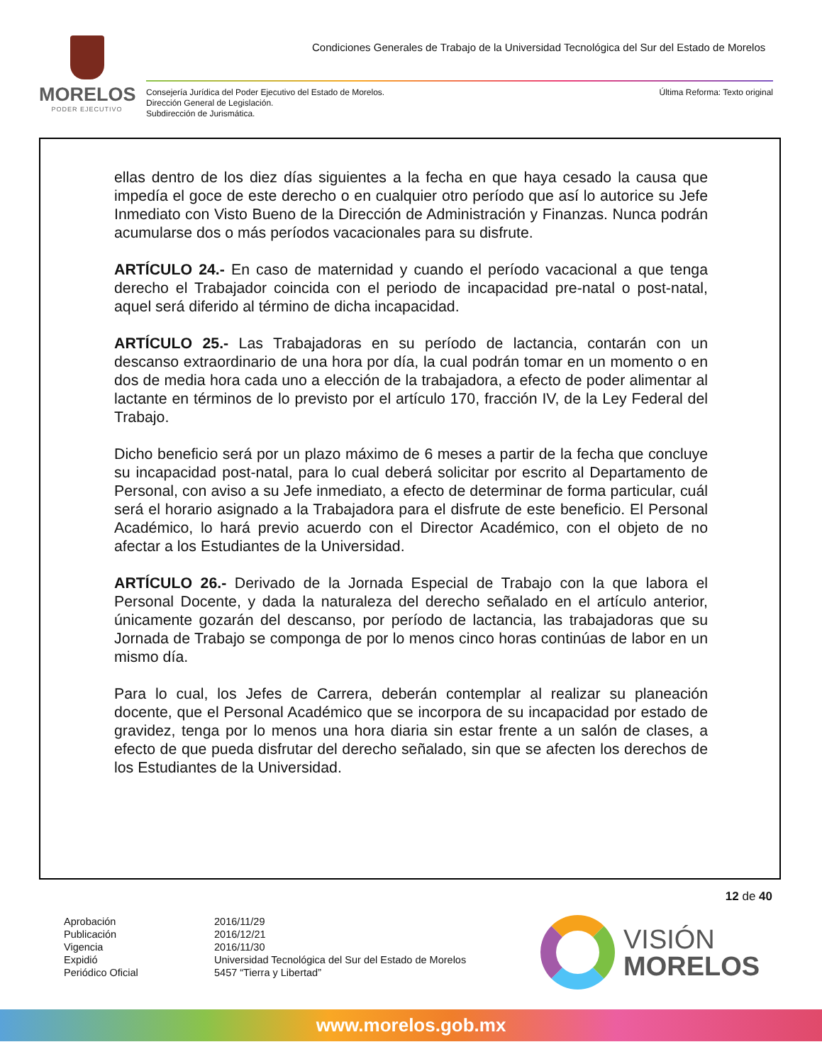MORELOS
PODER EJECUTIVO
Condiciones Generales de Trabajo de la Universidad Tecnológica del Sur del Estado de Morelos
Última Reforma: Texto original Consejería Jurídica del Poder Ejecutivo del Estado de Morelos.
Dirección General de Legislación.
Subdirección de Jurismática.
ellas dentro de los diez días siguientes a la fecha en que haya cesado la causa que impedía el goce de este derecho o en cualquier otro período que así lo autorice su Jefe Inmediato con Visto Bueno de la Dirección de Administración y Finanzas. Nunca podrán acumularse dos o más períodos vacacionales para su disfrute.
ARTÍCULO 24.- En caso de maternidad y cuando el período vacacional a que tenga derecho el Trabajador coincida con el periodo de incapacidad pre-natal o post-natal, aquel será diferido al término de dicha incapacidad.
ARTÍCULO 25.- Las Trabajadoras en su período de lactancia, contarán con un descanso extraordinario de una hora por día, la cual podrán tomar en un momento o en dos de media hora cada uno a elección de la trabajadora, a efecto de poder alimentar al lactante en términos de lo previsto por el artículo 170, fracción IV, de la Ley Federal del Trabajo.
Dicho beneficio será por un plazo máximo de 6 meses a partir de la fecha que concluye su incapacidad post-natal, para lo cual deberá solicitar por escrito al Departamento de Personal, con aviso a su Jefe inmediato, a efecto de determinar de forma particular, cuál será el horario asignado a la Trabajadora para el disfrute de este beneficio. El Personal Académico, lo hará previo acuerdo con el Director Académico, con el objeto de no afectar a los Estudiantes de la Universidad.
ARTÍCULO 26.- Derivado de la Jornada Especial de Trabajo con la que labora el Personal Docente, y dada la naturaleza del derecho señalado en el artículo anterior, únicamente gozarán del descanso, por período de lactancia, las trabajadoras que su Jornada de Trabajo se componga de por lo menos cinco horas continúas de labor en un mismo día.
Para lo cual, los Jefes de Carrera, deberán contemplar al realizar su planeación docente, que el Personal Académico que se incorpora de su incapacidad por estado de gravidez, tenga por lo menos una hora diaria sin estar frente a un salón de clases, a efecto de que pueda disfrutar del derecho señalado, sin que se afecten los derechos de los Estudiantes de la Universidad.
12 de 40
Aprobación
Publicación
Vigencia
Expidió
Periódico Oficial
2016/11/29
2016/12/21
2016/11/30
Universidad Tecnológica del Sur del Estado de Morelos
5457 “Tierra y Libertad”
VISIÓN
MORELOS
www.morelos.gob.mx